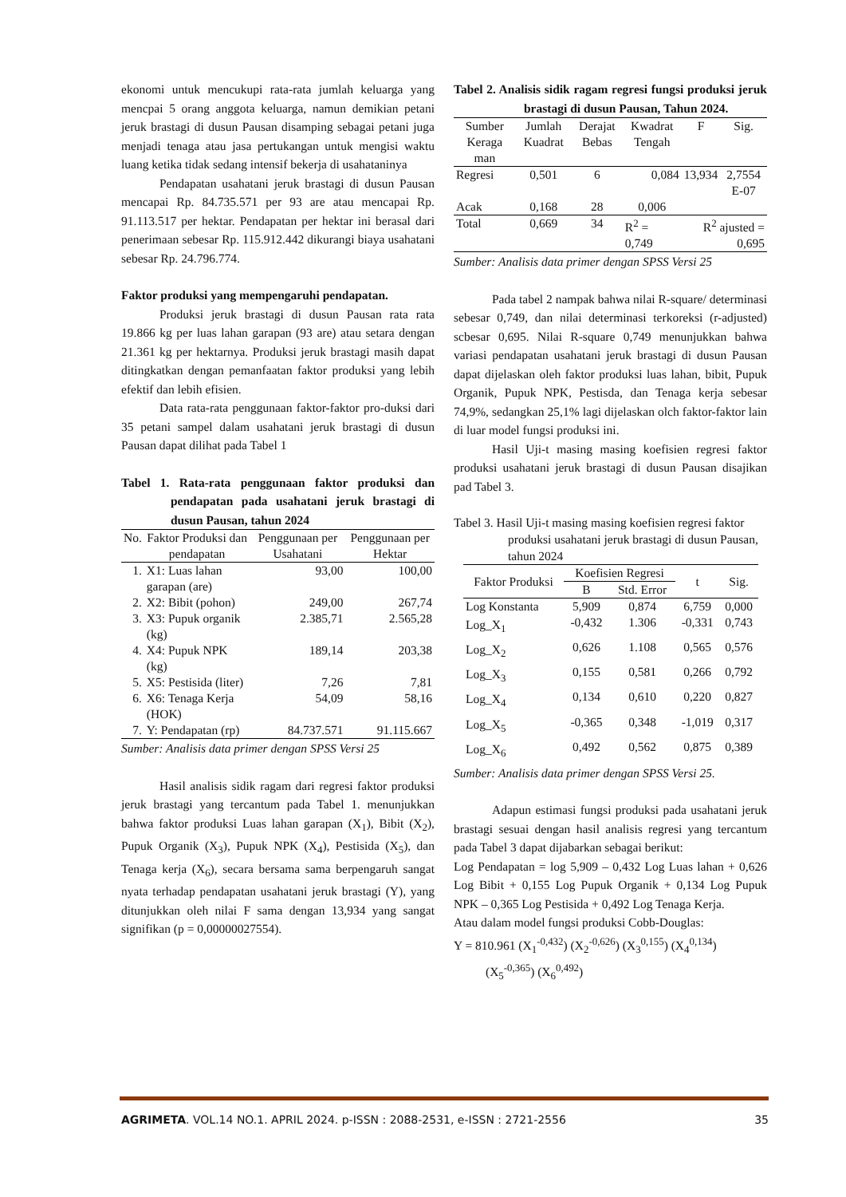ekonomi untuk mencukupi rata-rata jumlah keluarga yang mencpai 5 orang anggota keluarga, namun demikian petani jeruk brastagi di dusun Pausan disamping sebagai petani juga menjadi tenaga atau jasa pertukangan untuk mengisi waktu luang ketika tidak sedang intensif bekerja di usahataninya
Pendapatan usahatani jeruk brastagi di dusun Pausan mencapai Rp. 84.735.571 per 93 are atau mencapai Rp. 91.113.517 per hektar. Pendapatan per hektar ini berasal dari penerimaan sebesar Rp. 115.912.442 dikurangi biaya usahatani sebesar Rp. 24.796.774.
Faktor produksi yang mempengaruhi pendapatan.
Produksi jeruk brastagi di dusun Pausan rata rata 19.866 kg per luas lahan garapan (93 are) atau setara dengan 21.361 kg per hektarnya. Produksi jeruk brastagi masih dapat ditingkatkan dengan pemanfaatan faktor produksi yang lebih efektif dan lebih efisien.
Data rata-rata penggunaan faktor-faktor pro-duksi dari 35 petani sampel dalam usahatani jeruk brastagi di dusun Pausan dapat dilihat pada Tabel 1
Tabel 1. Rata-rata penggunaan faktor produksi dan pendapatan pada usahatani jeruk brastagi di dusun Pausan, tahun 2024
| No. | Faktor Produksi dan pendapatan | Penggunaan per Usahatani | Penggunaan per Hektar |
| --- | --- | --- | --- |
| 1. | X1: Luas lahan garapan (are) | 93,00 | 100,00 |
| 2. | X2: Bibit (pohon) | 249,00 | 267,74 |
| 3. | X3: Pupuk organik (kg) | 2.385,71 | 2.565,28 |
| 4. | X4: Pupuk NPK (kg) | 189,14 | 203,38 |
| 5. | X5: Pestisida (liter) | 7,26 | 7,81 |
| 6. | X6: Tenaga Kerja (HOK) | 54,09 | 58,16 |
| 7. | Y: Pendapatan (rp) | 84.737.571 | 91.115.667 |
Sumber: Analisis data primer dengan SPSS Versi 25
Hasil analisis sidik ragam dari regresi faktor produksi jeruk brastagi yang tercantum pada Tabel 1. menunjukkan bahwa faktor produksi Luas lahan garapan (X<sub>1</sub>), Bibit (X<sub>2</sub>), Pupuk Organik (X<sub>3</sub>), Pupuk NPK (X<sub>4</sub>), Pestisida (X<sub>5</sub>), dan Tenaga kerja (X<sub>6</sub>), secara bersama sama berpengaruh sangat nyata terhadap pendapatan usahatani jeruk brastagi (Y), yang ditunjukkan oleh nilai F sama dengan 13,934 yang sangat signifikan (p = 0,00000027554).
Tabel 2. Analisis sidik ragam regresi fungsi produksi jeruk brastagi di dusun Pausan, Tahun 2024.
| Sumber Keraga man | Jumlah Kuadrat | Derajat Bebas | Kwadrat Tengah | F | Sig. |
| --- | --- | --- | --- | --- | --- |
| Regresi | 0,501 | 6 | 0,084 | 13,934 | 2,7554 E-07 |
| Acak | 0,168 | 28 | 0,006 | | |
| Total | 0,669 | 34 | R<sup>2</sup> = 0,749 | R<sup>2</sup> ajusted = 0,695 | |
Sumber: Analisis data primer dengan SPSS Versi 25
Pada tabel 2 nampak bahwa nilai R-square/ determinasi sebesar 0,749, dan nilai determinasi terkoreksi (r-adjusted) scbesar 0,695. Nilai R-square 0,749 menunjukkan bahwa variasi pendapatan usahatani jeruk brastagi di dusun Pausan dapat dijelaskan oleh faktor produksi luas lahan, bibit, Pupuk Organik, Pupuk NPK, Pestisda, dan Tenaga kerja sebesar 74,9%, sedangkan 25,1% lagi dijelaskan olch faktor-faktor lain di luar model fungsi produksi ini.
Hasil Uji-t masing masing koefisien regresi faktor produksi usahatani jeruk brastagi di dusun Pausan disajikan pad Tabel 3.
Tabel 3. Hasil Uji-t masing masing koefisien regresi faktor produksi usahatani jeruk brastagi di dusun Pausan, tahun 2024
| Faktor Produksi | Koefisien Regresi | | t | Sig. |
| --- | --- | --- | --- | --- |
| | B | Std. Error | | |
| Log Konstanta | 5,909 | 0,874 | 6,759 | 0,000 |
| Log_X<sub>1</sub> | -0,432 | 1.306 | -0,331 | 0,743 |
| Log_X<sub>2</sub> | 0,626 | 1.108 | 0,565 | 0,576 |
| Log_X<sub>3</sub> | 0,155 | 0,581 | 0,266 | 0,792 |
| Log_X<sub>4</sub> | 0,134 | 0,610 | 0,220 | 0,827 |
| Log_X<sub>5</sub> | -0,365 | 0,348 | -1,019 | 0,317 |
| Log_X<sub>6</sub> | 0,492 | 0,562 | 0,875 | 0,389 |
Sumber: Analisis data primer dengan SPSS Versi 25.
Adapun estimasi fungsi produksi pada usahatani jeruk brastagi sesuai dengan hasil analisis regresi yang tercantum pada Tabel 3 dapat dijabarkan sebagai berikut:
Log Pendapatan = log 5,909 – 0,432 Log Luas lahan + 0,626 Log Bibit + 0,155 Log Pupuk Organik + 0,134 Log Pupuk NPK – 0,365 Log Pestisida + 0,492 Log Tenaga Kerja.
Atau dalam model fungsi produksi Cobb-Douglas:
Y = 810.961 (X<sub>1</sub><sup>-0,432</sup>) (X<sub>2</sub><sup>-0,626</sup>) (X<sub>3</sub><sup>0,155</sup>) (X<sub>4</sub><sup>0,134</sup>)
(X<sub>5</sub><sup>-0,365</sup>) (X<sub>6</sub><sup>0,492</sup>)
AGRIMETA. VOL.14 NO.1. APRIL 2024. p-ISSN : 2088-2531, e-ISSN : 2721-2556 35